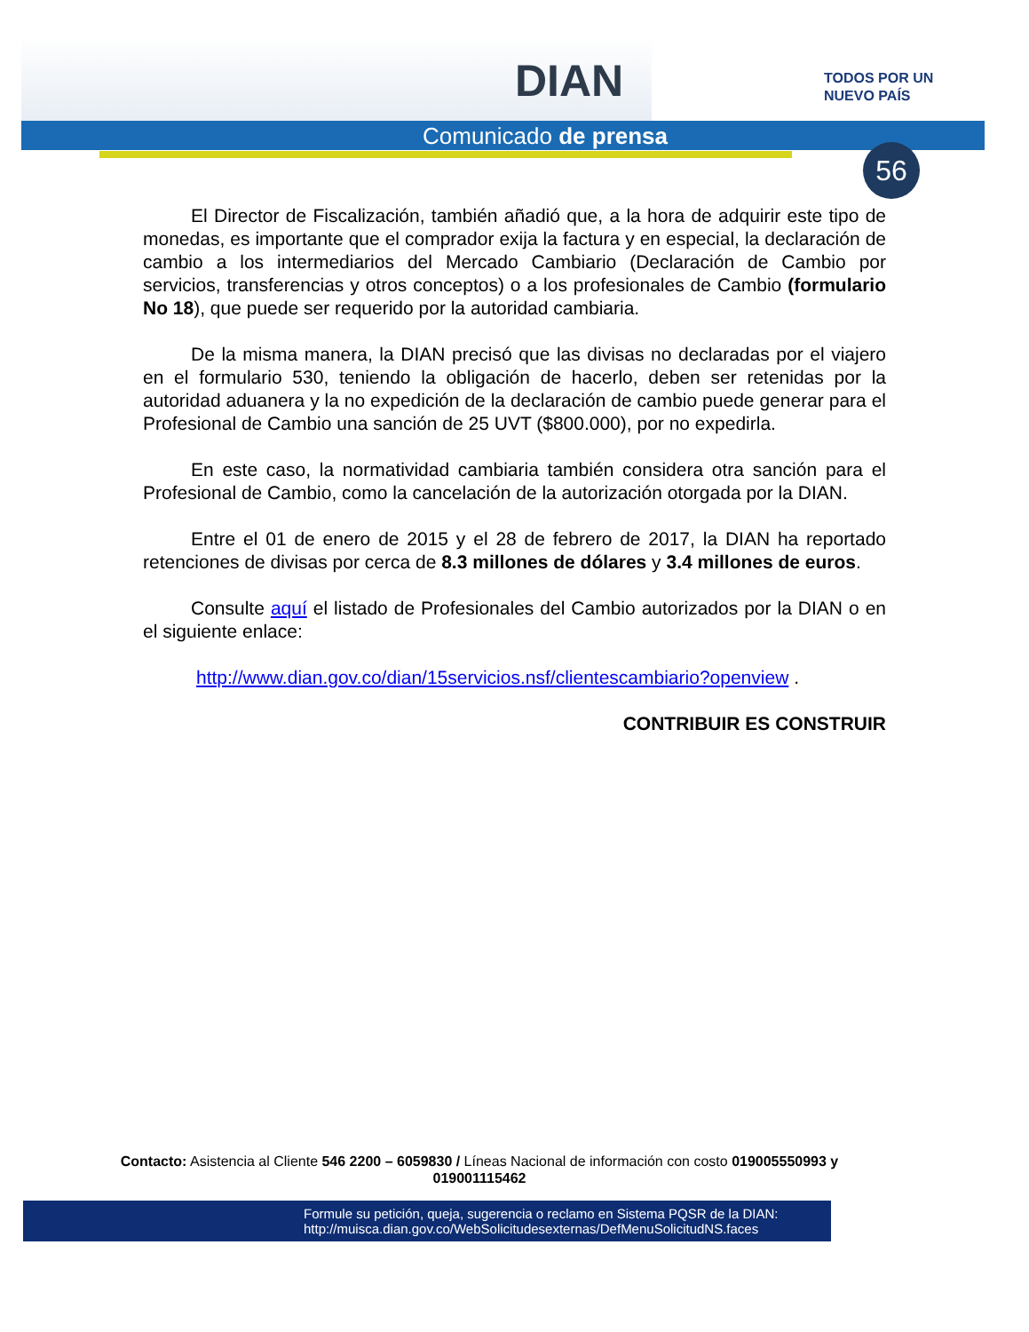DIAN
TODOS POR UN
NUEVO PAÍS
Comunicado de prensa
56
El Director de Fiscalización, también añadió que, a la hora de adquirir este tipo de monedas, es importante que el comprador exija la factura y en especial, la declaración de cambio a los intermediarios del Mercado Cambiario (Declaración de Cambio por servicios, transferencias y otros conceptos) o a los profesionales de Cambio (formulario No 18), que puede ser requerido por la autoridad cambiaria.
De la misma manera, la DIAN precisó que las divisas no declaradas por el viajero en el formulario 530, teniendo la obligación de hacerlo, deben ser retenidas por la autoridad aduanera y la no expedición de la declaración de cambio puede generar para el Profesional de Cambio una sanción de 25 UVT ($800.000), por no expedirla.
En este caso, la normatividad cambiaria también considera otra sanción para el Profesional de Cambio, como la cancelación de la autorización otorgada por la DIAN.
Entre el 01 de enero de 2015 y el 28 de febrero de 2017, la DIAN ha reportado retenciones de divisas por cerca de 8.3 millones de dólares y 3.4 millones de euros.
Consulte aquí el listado de Profesionales del Cambio autorizados por la DIAN o en el siguiente enlace:
http://www.dian.gov.co/dian/15servicios.nsf/clientescambiario?openview .
CONTRIBUIR ES CONSTRUIR
Contacto: Asistencia al Cliente 546 2200 – 6059830 / Líneas Nacional de información con costo 019005550993 y 019001115462
Formule su petición, queja, sugerencia o reclamo en Sistema PQSR de la DIAN:
http://muisca.dian.gov.co/WebSolicitudesexternas/DefMenuSolicitudNS.faces